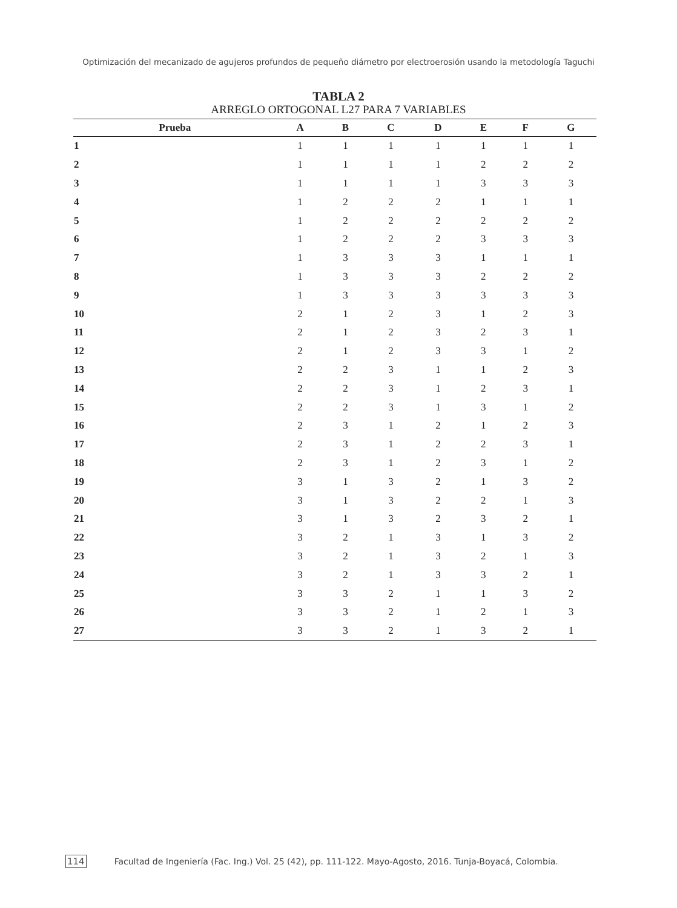Optimización del mecanizado de agujeros profundos de pequeño diámetro por electroerosión usando la metodología Taguchi
TABLA 2
ARREGLO ORTOGONAL L27 PARA 7 VARIABLES
| Prueba | A | B | C | D | E | F | G |
| --- | --- | --- | --- | --- | --- | --- | --- |
| 1 | 1 | 1 | 1 | 1 | 1 | 1 | 1 |
| 2 | 1 | 1 | 1 | 1 | 2 | 2 | 2 |
| 3 | 1 | 1 | 1 | 1 | 3 | 3 | 3 |
| 4 | 1 | 2 | 2 | 2 | 1 | 1 | 1 |
| 5 | 1 | 2 | 2 | 2 | 2 | 2 | 2 |
| 6 | 1 | 2 | 2 | 2 | 3 | 3 | 3 |
| 7 | 1 | 3 | 3 | 3 | 1 | 1 | 1 |
| 8 | 1 | 3 | 3 | 3 | 2 | 2 | 2 |
| 9 | 1 | 3 | 3 | 3 | 3 | 3 | 3 |
| 10 | 2 | 1 | 2 | 3 | 1 | 2 | 3 |
| 11 | 2 | 1 | 2 | 3 | 2 | 3 | 1 |
| 12 | 2 | 1 | 2 | 3 | 3 | 1 | 2 |
| 13 | 2 | 2 | 3 | 1 | 1 | 2 | 3 |
| 14 | 2 | 2 | 3 | 1 | 2 | 3 | 1 |
| 15 | 2 | 2 | 3 | 1 | 3 | 1 | 2 |
| 16 | 2 | 3 | 1 | 2 | 1 | 2 | 3 |
| 17 | 2 | 3 | 1 | 2 | 2 | 3 | 1 |
| 18 | 2 | 3 | 1 | 2 | 3 | 1 | 2 |
| 19 | 3 | 1 | 3 | 2 | 1 | 3 | 2 |
| 20 | 3 | 1 | 3 | 2 | 2 | 1 | 3 |
| 21 | 3 | 1 | 3 | 2 | 3 | 2 | 1 |
| 22 | 3 | 2 | 1 | 3 | 1 | 3 | 2 |
| 23 | 3 | 2 | 1 | 3 | 2 | 1 | 3 |
| 24 | 3 | 2 | 1 | 3 | 3 | 2 | 1 |
| 25 | 3 | 3 | 2 | 1 | 1 | 3 | 2 |
| 26 | 3 | 3 | 2 | 1 | 2 | 1 | 3 |
| 27 | 3 | 3 | 2 | 1 | 3 | 2 | 1 |
114 Facultad de Ingeniería (Fac. Ing.) Vol. 25 (42), pp. 111-122. Mayo-Agosto, 2016. Tunja-Boyacá, Colombia.